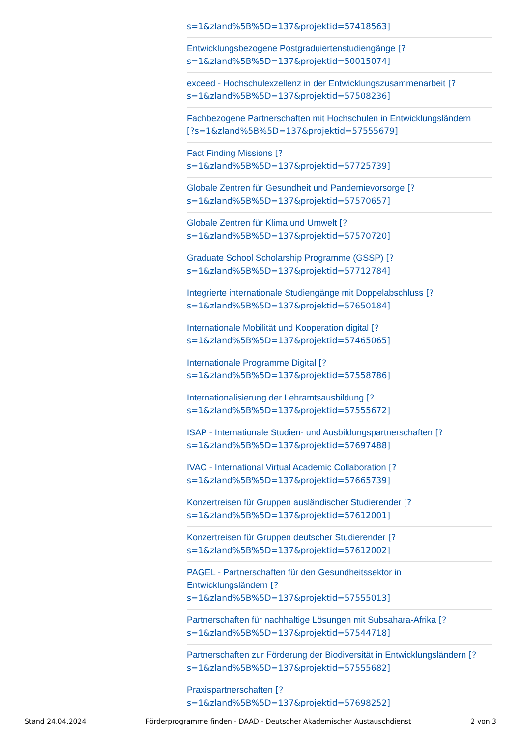s=1&zland%5B%5D=137&projektid=57418563]
Entwicklungsbezogene Postgraduiertenstudiengänge [?
s=1&zland%5B%5D=137&projektid=50015074]
exceed - Hochschulexzellenz in der Entwicklungszusammenarbeit [?
s=1&zland%5B%5D=137&projektid=57508236]
Fachbezogene Partnerschaften mit Hochschulen in Entwicklungsländern
[?s=1&zland%5B%5D=137&projektid=57555679]
Fact Finding Missions [?
s=1&zland%5B%5D=137&projektid=57725739]
Globale Zentren für Gesundheit und Pandemievorsorge [?
s=1&zland%5B%5D=137&projektid=57570657]
Globale Zentren für Klima und Umwelt [?
s=1&zland%5B%5D=137&projektid=57570720]
Graduate School Scholarship Programme (GSSP) [?
s=1&zland%5B%5D=137&projektid=57712784]
Integrierte internationale Studiengänge mit Doppelabschluss [?
s=1&zland%5B%5D=137&projektid=57650184]
Internationale Mobilität und Kooperation digital [?
s=1&zland%5B%5D=137&projektid=57465065]
Internationale Programme Digital [?
s=1&zland%5B%5D=137&projektid=57558786]
Internationalisierung der Lehramtsausbildung [?
s=1&zland%5B%5D=137&projektid=57555672]
ISAP - Internationale Studien- und Ausbildungspartnerschaften [?
s=1&zland%5B%5D=137&projektid=57697488]
IVAC - International Virtual Academic Collaboration [?
s=1&zland%5B%5D=137&projektid=57665739]
Konzertreisen für Gruppen ausländischer Studierender [?
s=1&zland%5B%5D=137&projektid=57612001]
Konzertreisen für Gruppen deutscher Studierender [?
s=1&zland%5B%5D=137&projektid=57612002]
PAGEL - Partnerschaften für den Gesundheitssektor in
Entwicklungsländern [?
s=1&zland%5B%5D=137&projektid=57555013]
Partnerschaften für nachhaltige Lösungen mit Subsahara-Afrika [?
s=1&zland%5B%5D=137&projektid=57544718]
Partnerschaften zur Förderung der Biodiversität in Entwicklungsländern [?
s=1&zland%5B%5D=137&projektid=57555682]
Praxispartnerschaften [?
s=1&zland%5B%5D=137&projektid=57698252]
Stand 24.04.2024 Förderprogramme finden - DAAD - Deutscher Akademischer Austauschdienst 2 von 3